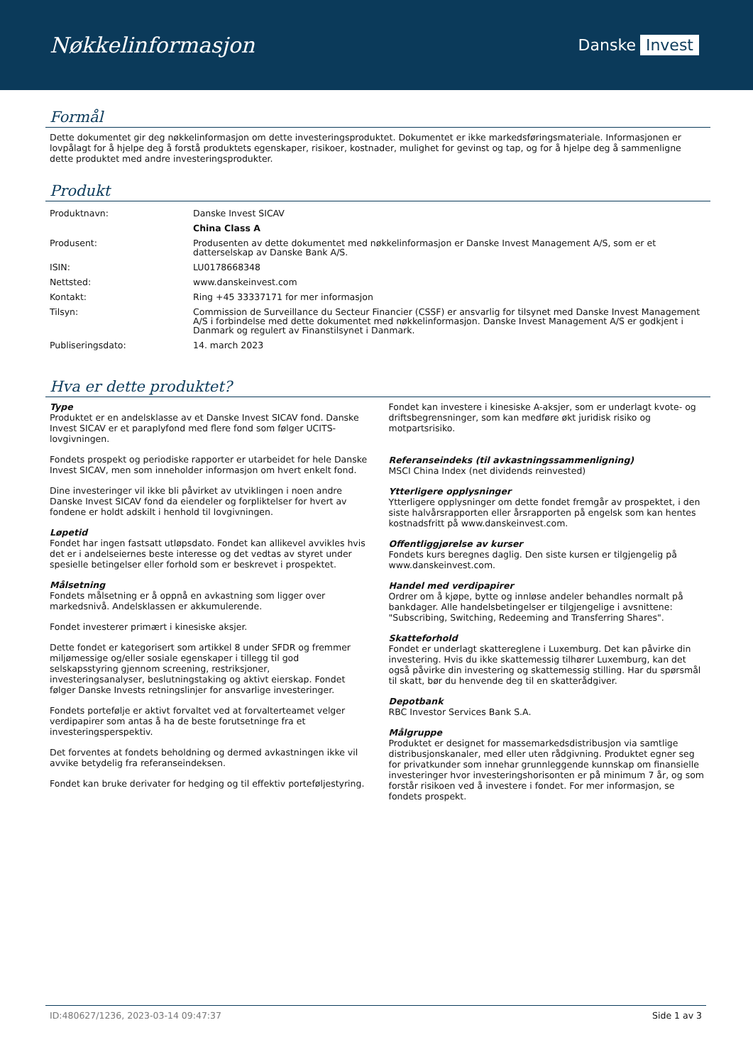Nøkkelinformasjon
Danske Invest
Formål
Dette dokumentet gir deg nøkkelinformasjon om dette investeringsproduktet. Dokumentet er ikke markedsføringsmateriale. Informasjonen er lovpålagt for å hjelpe deg å forstå produktets egenskaper, risikoer, kostnader, mulighet for gevinst og tap, og for å hjelpe deg å sammenligne dette produktet med andre investeringsprodukter.
Produkt
| Produktnavn: | Danske Invest SICAV |
| | China Class A |
| Produsent: | Produsenten av dette dokumentet med nøkkelinformasjon er Danske Invest Management A/S, som er et datterselskap av Danske Bank A/S. |
| ISIN: | LU0178668348 |
| Nettsted: | www.danskeinvest.com |
| Kontakt: | Ring +45 33337171 for mer informasjon |
| Tilsyn: | Commission de Surveillance du Secteur Financier (CSSF) er ansvarlig for tilsynet med Danske Invest Management A/S i forbindelse med dette dokumentet med nøkkelinformasjon. Danske Invest Management A/S er godkjent i Danmark og regulert av Finanstilsynet i Danmark. |
| Publiseringsdato: | 14. march 2023 |
Hva er dette produktet?
Type
Produktet er en andelsklasse av et Danske Invest SICAV fond. Danske Invest SICAV er et paraplyfond med flere fond som følger UCITS-lovgivningen.
Fondets prospekt og periodiske rapporter er utarbeidet for hele Danske Invest SICAV, men som inneholder informasjon om hvert enkelt fond.
Dine investeringer vil ikke bli påvirket av utviklingen i noen andre Danske Invest SICAV fond da eiendeler og forpliktelser for hvert av fondene er holdt adskilt i henhold til lovgivningen.
Løpetid
Fondet har ingen fastsatt utløpsdato. Fondet kan allikevel avvikles hvis det er i andelseiernes beste interesse og det vedtas av styret under spesielle betingelser eller forhold som er beskrevet i prospektet.
Målsetning
Fondets målsetning er å oppnå en avkastning som ligger over markedsnivå. Andelsklassen er akkumulerende.
Fondet investerer primært i kinesiske aksjer.
Dette fondet er kategorisert som artikkel 8 under SFDR og fremmer miljømessige og/eller sosiale egenskaper i tillegg til god selskapsstyring gjennom screening, restriksjoner, investeringsanalyser, beslutningstaking og aktivt eierskap. Fondet følger Danske Invests retningslinjer for ansvarlige investeringer.
Fondets portefølje er aktivt forvaltet ved at forvalterteamet velger verdipapirer som antas å ha de beste forutsetninge fra et investeringsperspektiv.
Det forventes at fondets beholdning og dermed avkastningen ikke vil avvike betydelig fra referanseindeksen.
Fondet kan bruke derivater for hedging og til effektiv porteføljestyring.
Fondet kan investere i kinesiske A-aksjer, som er underlagt kvote- og driftsbegrensninger, som kan medføre økt juridisk risiko og motpartsrisiko.
Referanseindeks (til avkastningssammenligning)
MSCI China Index (net dividends reinvested)
Ytterligere opplysninger
Ytterligere opplysninger om dette fondet fremgår av prospektet, i den siste halvårsrapporten eller årsrapporten på engelsk som kan hentes kostnadsfritt på www.danskeinvest.com.
Offentliggjørelse av kurser
Fondets kurs beregnes daglig. Den siste kursen er tilgjengelig på www.danskeinvest.com.
Handel med verdipapirer
Ordrer om å kjøpe, bytte og innløse andeler behandles normalt på bankdager. Alle handelsbetingelser er tilgjengelige i avsnittene: "Subscribing, Switching, Redeeming and Transferring Shares".
Skatteforhold
Fondet er underlagt skattereglene i Luxemburg. Det kan påvirke din investering. Hvis du ikke skattemessig tilhører Luxemburg, kan det også påvirke din investering og skattemessig stilling. Har du spørsmål til skatt, bør du henvende deg til en skatterådgiver.
Depotbank
RBC Investor Services Bank S.A.
Målgruppe
Produktet er designet for massemarkedsdistribusjon via samtlige distribusjonskanaler, med eller uten rådgivning. Produktet egner seg for privatkunder som innehar grunnleggende kunnskap om finansielle investeringer hvor investeringshorisonten er på minimum 7 år, og som forstår risikoen ved å investere i fondet. For mer informasjon, se fondets prospekt.
ID:480627/1236, 2023-03-14 09:47:37 Side 1 av 3